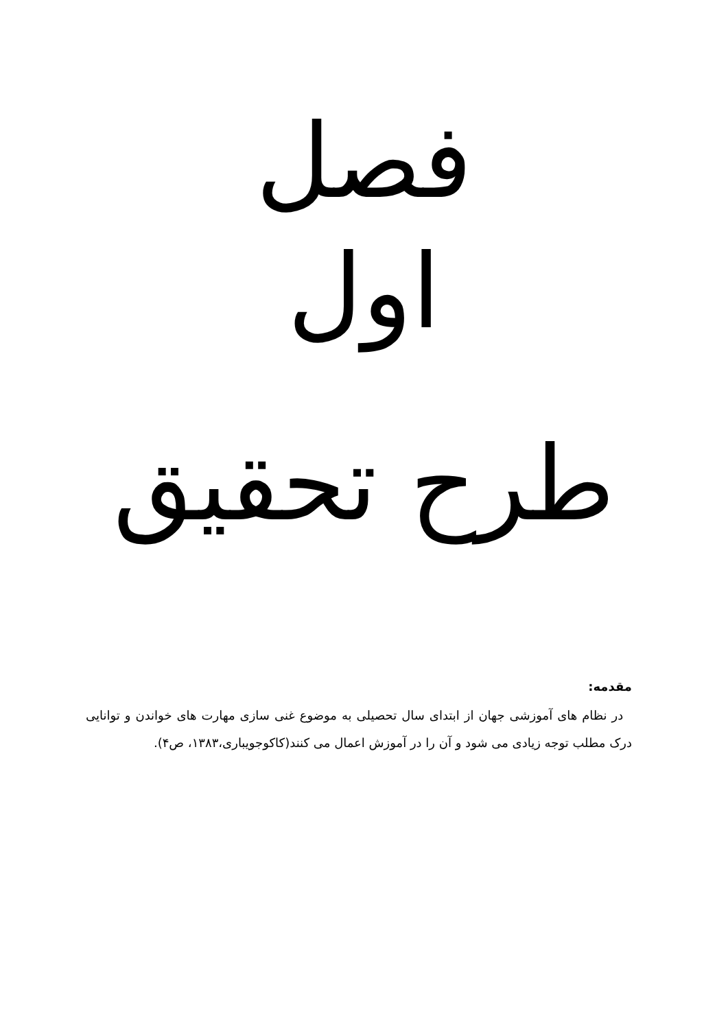فصل
اول
طرح تحقیق
مقدمه:
در نظام های آموزشی جهان از ابتدای سال تحصیلی به موضوع غنی سازی مهارت های خواندن و توانایی درک مطلب توجه زیادی می شود و آن را در آموزش اعمال می کنند(کاکوجویباری،۱۳۸۳، ص۴).